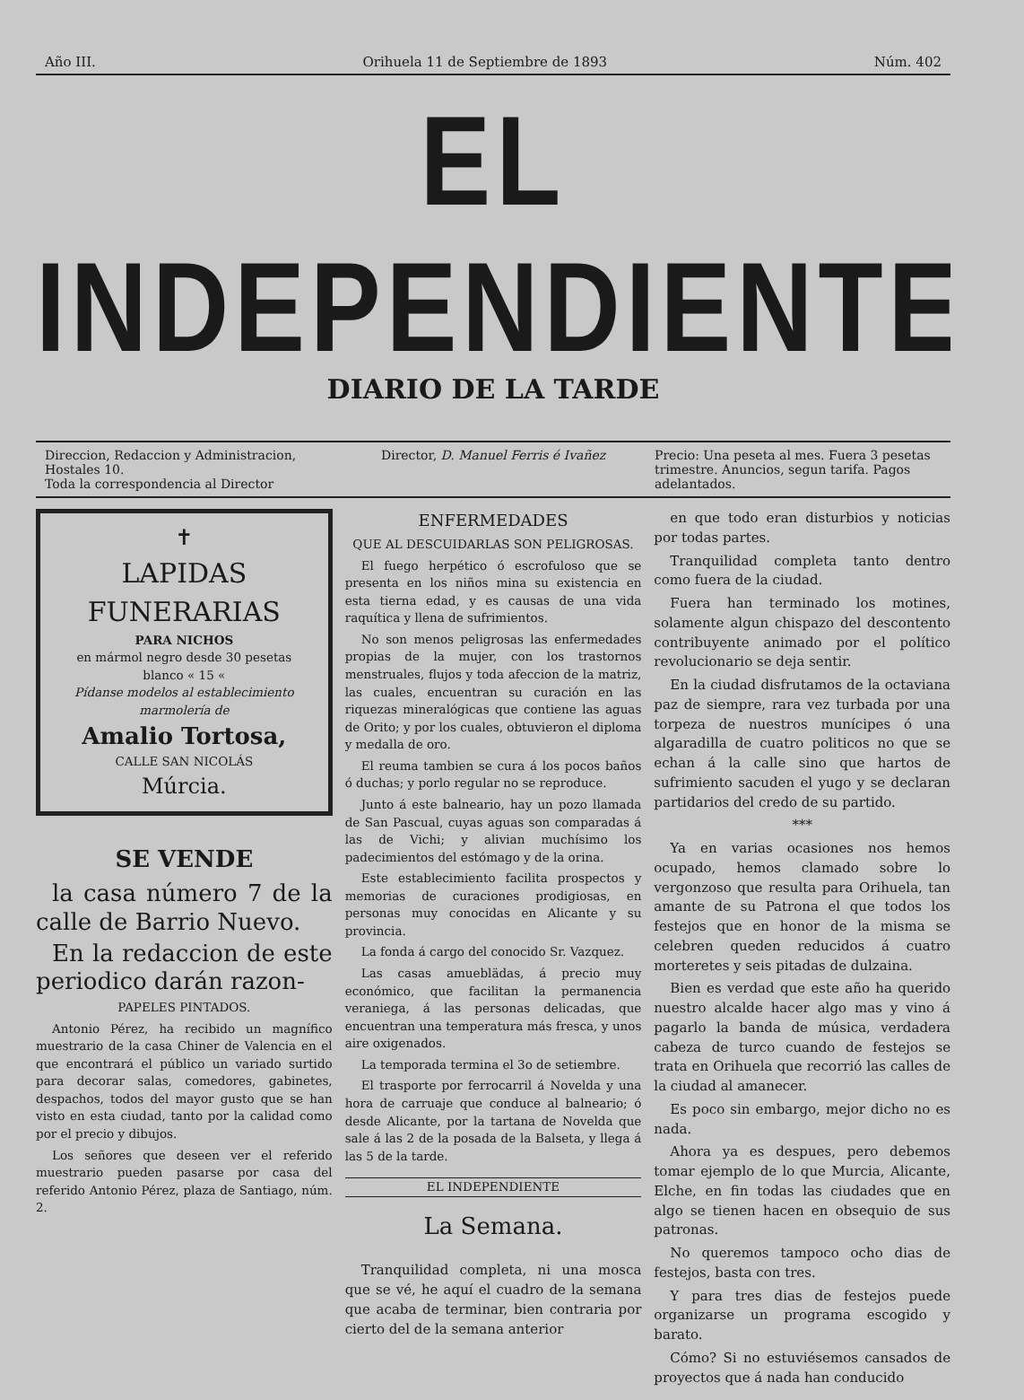Año III. Orihuela 11 de Septiembre de 1893 Núm. 402
EL INDEPENDIENTE
DIARIO DE LA TARDE
Direccion, Redaccion y Administracion, Hostales 10.
Toda la correspondencia al Director
Director, D. Manuel Ferris é Ivañez
Precio: Una peseta al mes. Fuera 3 pesetas trimestre. Anuncios, segun tarifa. Pagos adelantados.
✝
LAPIDAS FUNERARIAS
PARA NICHOS
en mármol negro desde 30 pesetas
blanco « 15 «
Pídanse modelos al establecimiento marmolería de
Amalio Tortosa,
CALLE SAN NICOLÁS
Múrcia.
SE VENDE
la casa número 7 de la calle de Barrio Nuevo.
En la redaccion de este periodico darán razon-
PAPELES PINTADOS.
Antonio Pérez, ha recibido un magnífico muestrario de la casa Chiner de Valencia en el que encontrará el público un variado surtido para decorar salas, comedores, gabinetes, despachos, todos del mayor gusto que se han visto en esta ciudad, tanto por la calidad como por el precio y dibujos.
Los señores que deseen ver el referido muestrario pueden pasarse por casa del referido Antonio Pérez, plaza de Santiago, núm. 2.
ENFERMEDADES
QUE AL DESCUIDARLAS SON PELIGROSAS.
El fuego herpético ó escrofuloso que se presenta en los niños mina su existencia en esta tierna edad, y es causas de una vida raquítica y llena de sufrimientos.
No son menos peligrosas las enfermedades propias de la mujer, con los trastornos menstruales, flujos y toda afeccion de la matriz, las cuales, encuentran su curación en las riquezas mineralógicas que contiene las aguas de Orito; y por los cuales, obtuvieron el diploma y medalla de oro.
El reuma tambien se cura á los pocos baños ó duchas; y porlo regular no se reproduce.
Junto á este balneario, hay un pozo llamada de San Pascual, cuyas aguas son comparadas á las de Vichi; y alivian muchísimo los padecimientos del estómago y de la orina.
Este establecimiento facilita prospectos y memorias de curaciones prodigiosas, en personas muy conocidas en Alicante y su provincia.
La fonda á cargo del conocido Sr. Vazquez.
Las casas amueblädas, á precio muy económico, que facilitan la permanencia veraniega, á las personas delicadas, que encuentran una temperatura más fresca, y unos aire oxigenados.
La temporada termina el 3o de setiembre.
El trasporte por ferrocarril á Novelda y una hora de carruaje que conduce al balneario; ó desde Alicante, por la tartana de Novelda que sale á las 2 de la posada de la Balseta, y llega á las 5 de la tarde.
EL INDEPENDIENTE
La Semana.
Tranquilidad completa, ni una mosca que se vé, he aquí el cuadro de la semana que acaba de terminar, bien contraria por cierto del de la semana anterior
en que todo eran disturbios y noticias por todas partes.
Tranquilidad completa tanto dentro como fuera de la ciudad.
Fuera han terminado los motines, solamente algun chispazo del descontento contribuyente animado por el político revolucionario se deja sentir.
En la ciudad disfrutamos de la octaviana paz de siempre, rara vez turbada por una torpeza de nuestros munícipes ó una algaradilla de cuatro politicos no que se echan á la calle sino que hartos de sufrimiento sacuden el yugo y se declaran partidarios del credo de su partido.
***
Ya en varias ocasiones nos hemos ocupado, hemos clamado sobre lo vergonzoso que resulta para Orihuela, tan amante de su Patrona el que todos los festejos que en honor de la misma se celebren queden reducidos á cuatro morteretes y seis pitadas de dulzaina.
Bien es verdad que este año ha querido nuestro alcalde hacer algo mas y vino á pagarlo la banda de música, verdadera cabeza de turco cuando de festejos se trata en Orihuela que recorrió las calles de la ciudad al amanecer.
Es poco sin embargo, mejor dicho no es nada.
Ahora ya es despues, pero debemos tomar ejemplo de lo que Murcia, Alicante, Elche, en fin todas las ciudades que en algo se tienen hacen en obsequio de sus patronas.
No queremos tampoco ocho dias de festejos, basta con tres.
Y para tres dias de festejos puede organizarse un programa escogido y barato.
Cómo? Si no estuviésemos cansados de proyectos que á nada han conducido